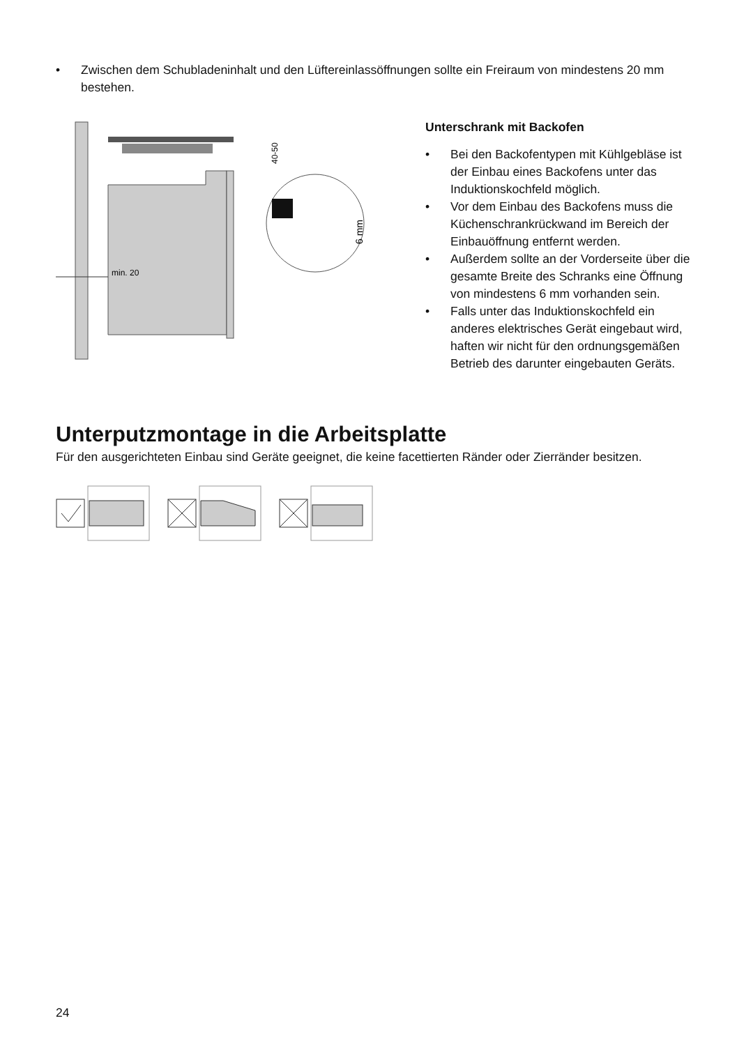• Zwischen dem Schubladeninhalt und den Lüftereinlassöffnungen sollte ein Freiraum von mindestens 20 mm bestehen.
min. 20
40-50
6 mm
Unterschrank mit Backofen
• Bei den Backofentypen mit Kühlgebläse ist der Einbau eines Backofens unter das Induktionskochfeld möglich.
• Vor dem Einbau des Backofens muss die Küchenschrankrückwand im Bereich der Einbauöffnung entfernt werden.
• Außerdem sollte an der Vorderseite über die gesamte Breite des Schranks eine Öffnung von mindestens 6 mm vorhanden sein.
• Falls unter das Induktionskochfeld ein anderes elektrisches Gerät eingebaut wird, haften wir nicht für den ordnungsgemäßen Betrieb des darunter eingebauten Geräts.
Unterputzmontage in die Arbeitsplatte
Für den ausgerichteten Einbau sind Geräte geeignet, die keine facettierten Ränder oder Zierränder besitzen.
24